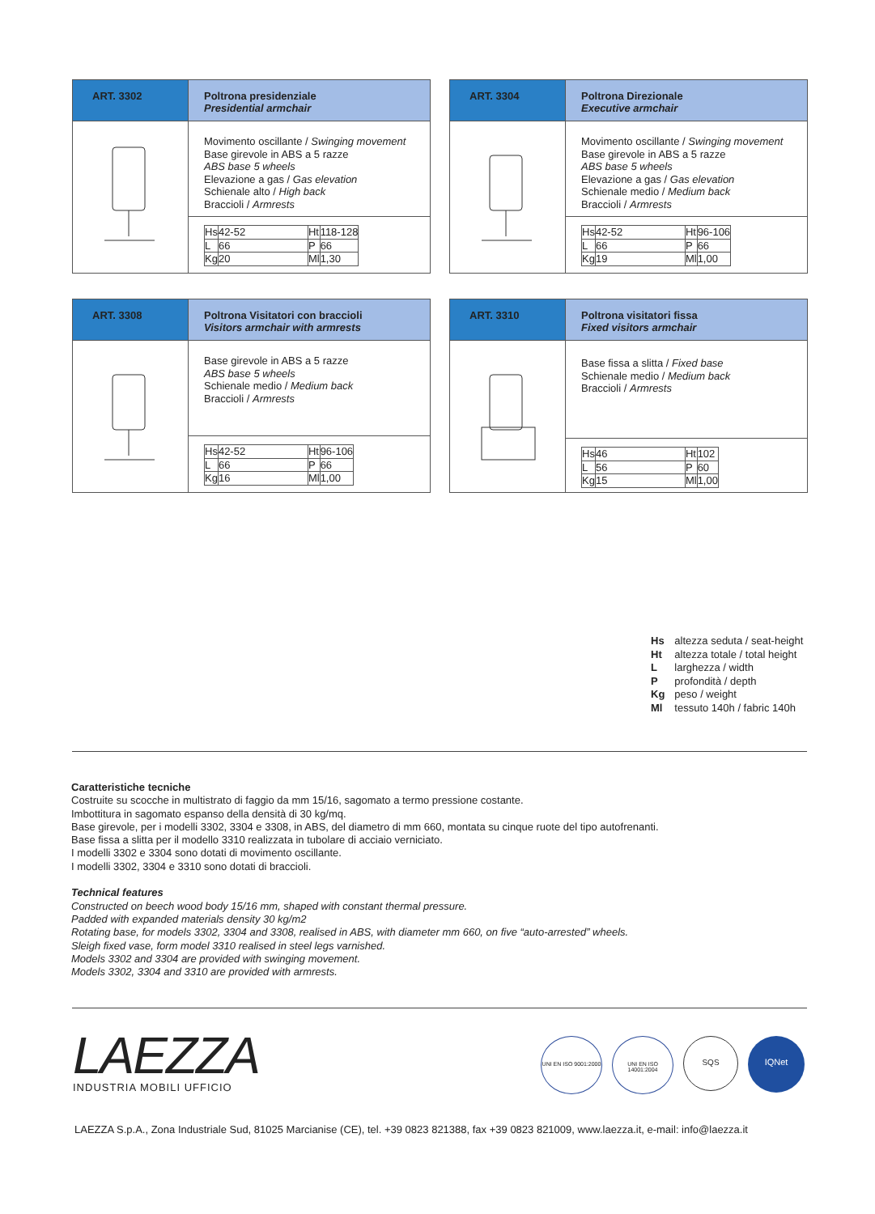| ART. 3302 | Poltrona presidenziale Presidential armchair |
| | Movimento oscillante / Swinging movement Base girevole in ABS a 5 razze ABS base 5 wheels Elevazione a gas / Gas elevation Schienale alto / High back Braccioli / Armrests |
| | / Hs / 42-52 / Ht / 118-128 / / L / 66 / P / 66 / / Kg / 20 / Ml / 1,30 / |
| ART. 3304 | Poltrona Direzionale Executive armchair |
| | Movimento oscillante / Swinging movement Base girevole in ABS a 5 razze ABS base 5 wheels Elevazione a gas / Gas elevation Schienale medio / Medium back Braccioli / Armrests |
| | / Hs / 42-52 / Ht / 96-106 / / L / 66 / P / 66 / / Kg / 19 / Ml / 1,00 / |
| ART. 3308 | Poltrona Visitatori con braccioli Visitors armchair with armrests |
| | Base girevole in ABS a 5 razze ABS base 5 wheels Schienale medio / Medium back Braccioli / Armrests |
| | / Hs / 42-52 / Ht / 96-106 / / L / 66 / P / 66 / / Kg / 16 / Ml / 1,00 / |
| ART. 3310 | Poltrona visitatori fissa Fixed visitors armchair |
| | Base fissa a slitta / Fixed base Schienale medio / Medium back Braccioli / Armrests |
| | / Hs / 46 / Ht / 102 / / L / 56 / P / 60 / / Kg / 15 / Ml / 1,00 / |
| Hs | altezza seduta / seat-height |
| Ht | altezza totale / total height |
| L | larghezza / width |
| P | profondità / depth |
| Kg | peso / weight |
| Ml | tessuto 140h / fabric 140h |
Caratteristiche tecniche
Costruite su scocche in multistrato di faggio da mm 15/16, sagomato a termo pressione costante.
Imbottitura in sagomato espanso della densità di 30 kg/mq.
Base girevole, per i modelli 3302, 3304 e 3308, in ABS, del diametro di mm 660, montata su cinque ruote del tipo autofrenanti.
Base fissa a slitta per il modello 3310 realizzata in tubolare di acciaio verniciato.
I modelli 3302 e 3304 sono dotati di movimento oscillante.
I modelli 3302, 3304 e 3310 sono dotati di braccioli.
Technical features
Constructed on beech wood body 15/16 mm, shaped with constant thermal pressure.
Padded with expanded materials density 30 kg/m2
Rotating base, for models 3302, 3304 and 3308, realised in ABS, with diameter mm 660, on five “auto-arrested” wheels.
Sleigh fixed vase, form model 3310 realised in steel legs varnished.
Models 3302 and 3304 are provided with swinging movement.
Models 3302, 3304 and 3310 are provided with armrests.
LAEZZA
INDUSTRIA MOBILI UFFICIO
UNI EN ISO 9001:2000
UNI EN ISO 14001:2004
SQS
IQNet
LAEZZA S.p.A., Zona Industriale Sud, 81025 Marcianise (CE), tel. +39 0823 821388, fax +39 0823 821009, www.laezza.it, e-mail: info@laezza.it